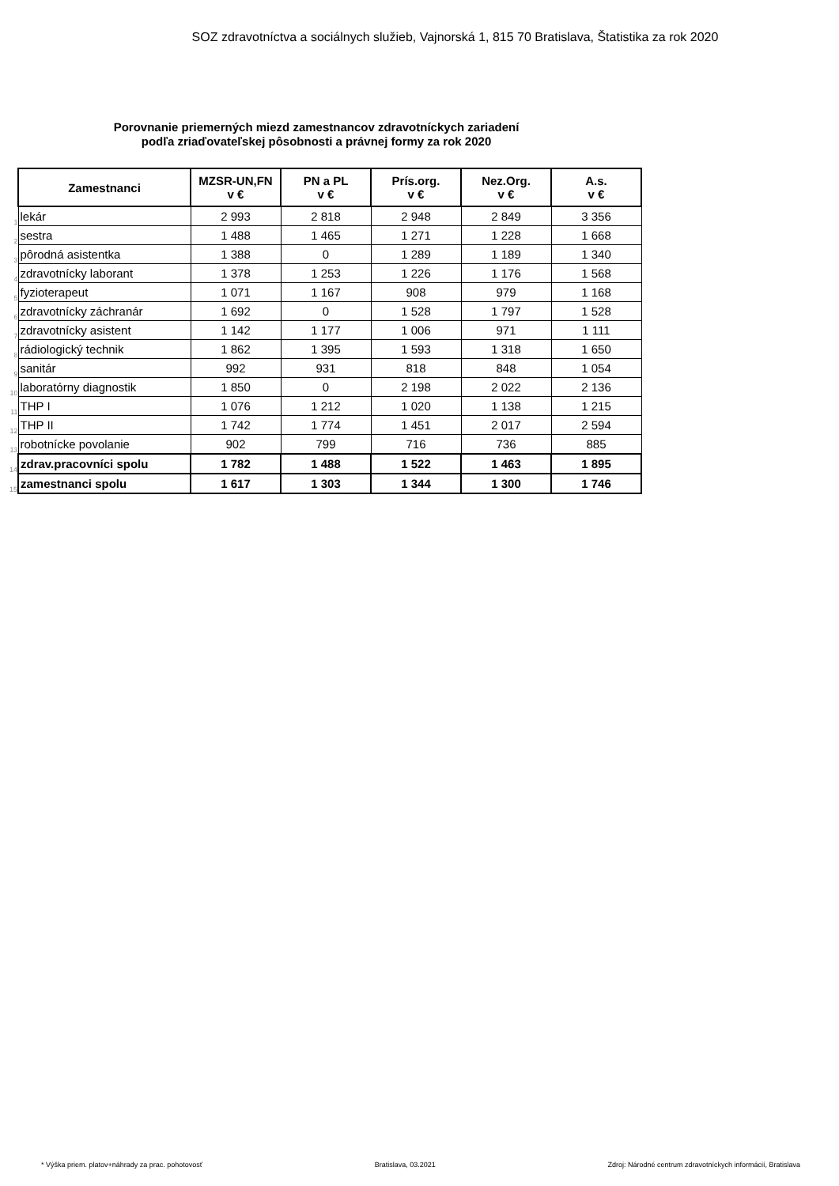SOZ zdravotníctva a sociálnych služieb, Vajnorská 1, 815 70 Bratislava, Štatistika za rok 2020
Porovnanie priemerných miezd zamestnancov zdravotníckych zariadení
podľa zriaďovateľskej pôsobnosti a právnej formy za rok 2020
| | Zamestnanci | MZSR-UN,FN v € | PN a PL v € | Prís.org. v € | Nez.Org. v € | A.s. v € |
| 1 | lekár | 2 993 | 2 818 | 2 948 | 2 849 | 3 356 |
| 2 | sestra | 1 488 | 1 465 | 1 271 | 1 228 | 1 668 |
| 3 | pôrodná asistentka | 1 388 | 0 | 1 289 | 1 189 | 1 340 |
| 4 | zdravotnícky laborant | 1 378 | 1 253 | 1 226 | 1 176 | 1 568 |
| 5 | fyzioterapeut | 1 071 | 1 167 | 908 | 979 | 1 168 |
| 6 | zdravotnícky záchranár | 1 692 | 0 | 1 528 | 1 797 | 1 528 |
| 7 | zdravotnícky asistent | 1 142 | 1 177 | 1 006 | 971 | 1 111 |
| 8 | rádiologický technik | 1 862 | 1 395 | 1 593 | 1 318 | 1 650 |
| 9 | sanitár | 992 | 931 | 818 | 848 | 1 054 |
| 10 | laboratórny diagnostik | 1 850 | 0 | 2 198 | 2 022 | 2 136 |
| 11 | THP I | 1 076 | 1 212 | 1 020 | 1 138 | 1 215 |
| 12 | THP II | 1 742 | 1 774 | 1 451 | 2 017 | 2 594 |
| 13 | robotnícke povolanie | 902 | 799 | 716 | 736 | 885 |
| 14 | zdrav.pracovníci spolu | 1 782 | 1 488 | 1 522 | 1 463 | 1 895 |
| 15 | zamestnanci spolu | 1 617 | 1 303 | 1 344 | 1 300 | 1 746 |
* Výška priem. platov+náhrady za prac. pohotovosť Bratislava, 03.2021 Zdroj: Národné centrum zdravotníckych informácií, Bratislava